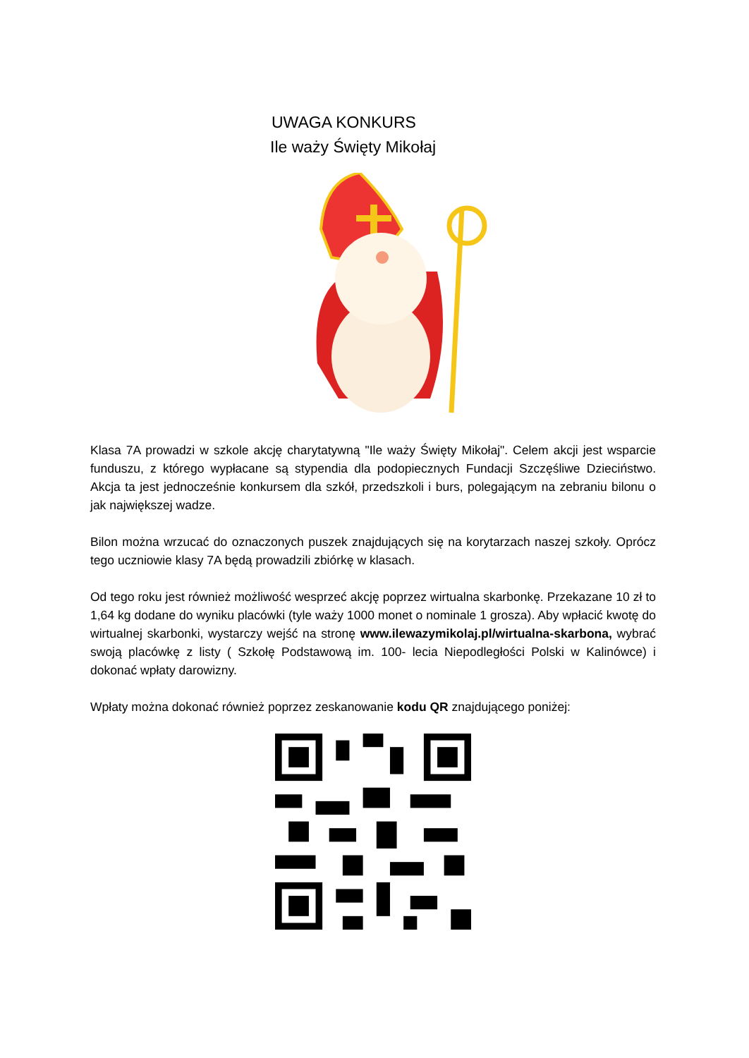UWAGA KONKURS
Ile waży Święty Mikołaj
Klasa 7A prowadzi w szkole akcję charytatywną "Ile waży Święty Mikołaj". Celem akcji jest wsparcie funduszu, z którego wypłacane są stypendia dla podopiecznych Fundacji Szczęśliwe Dzieciństwo. Akcja ta jest jednocześnie konkursem dla szkół, przedszkoli i burs, polegającym na zebraniu bilonu o jak największej wadze.
Bilon można wrzucać do oznaczonych puszek znajdujących się na korytarzach naszej szkoły. Oprócz tego uczniowie klasy 7A będą prowadzili zbiórkę w klasach.
Od tego roku jest również możliwość wesprzeć akcję poprzez wirtualna skarbonkę. Przekazane 10 zł to 1,64 kg dodane do wyniku placówki (tyle waży 1000 monet o nominale 1 grosza). Aby wpłacić kwotę do wirtualnej skarbonki, wystarczy wejść na stronę www.ilewazymikolaj.pl/wirtualna-skarbona, wybrać swoją placówkę z listy ( Szkołę Podstawową im. 100- lecia Niepodległości Polski w Kalinówce) i dokonać wpłaty darowizny.
Wpłaty można dokonać również poprzez zeskanowanie kodu QR znajdującego poniżej: